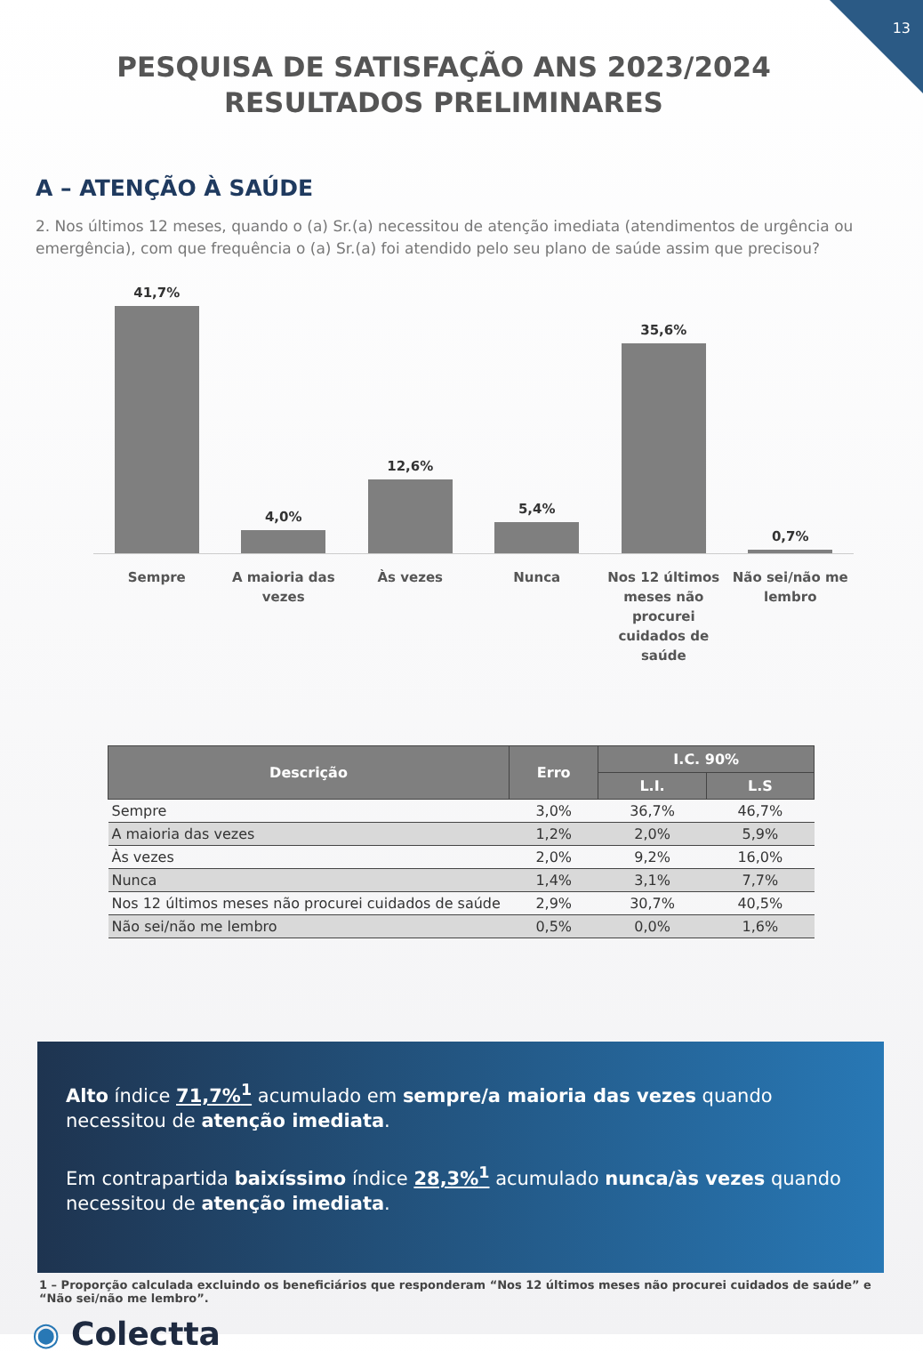13
PESQUISA DE SATISFAÇÃO ANS 2023/2024 RESULTADOS PRELIMINARES
A – ATENÇÃO À SAÚDE
2. Nos últimos 12 meses, quando o (a) Sr.(a) necessitou de atenção imediata (atendimentos de urgência ou emergência), com que frequência o (a) Sr.(a) foi atendido pelo seu plano de saúde assim que precisou?
41,7%
4,0%
12,6%
5,4%
35,6%
0,7%
Sempre A maioria das vezes Às vezes Nunca Nos 12 últimos meses não procurei cuidados de saúde
Não sei/não me lembro
| Descrição | Erro | I.C. 90% | |
| --- | --- | --- | --- |
| | | L.I. | L.S |
| Sempre | 3,0% | 36,7% | 46,7% |
| A maioria das vezes | 1,2% | 2,0% | 5,9% |
| Às vezes | 2,0% | 9,2% | 16,0% |
| Nunca | 1,4% | 3,1% | 7,7% |
| Nos 12 últimos meses não procurei cuidados de saúde | 2,9% | 30,7% | 40,5% |
| Não sei/não me lembro | 0,5% | 0,0% | 1,6% |
Alto índice 71,7%<sup>1</sup> acumulado em sempre/a maioria das vezes quando necessitou de atenção imediata.
Em contrapartida baixíssimo índice 28,3%<sup>1</sup> acumulado nunca/às vezes quando necessitou de atenção imediata.
1 – Proporção calculada excluindo os beneficiários que responderam “Nos 12 últimos meses não procurei cuidados de saúde” e “Não sei/não me lembro”.
◉ Colectta